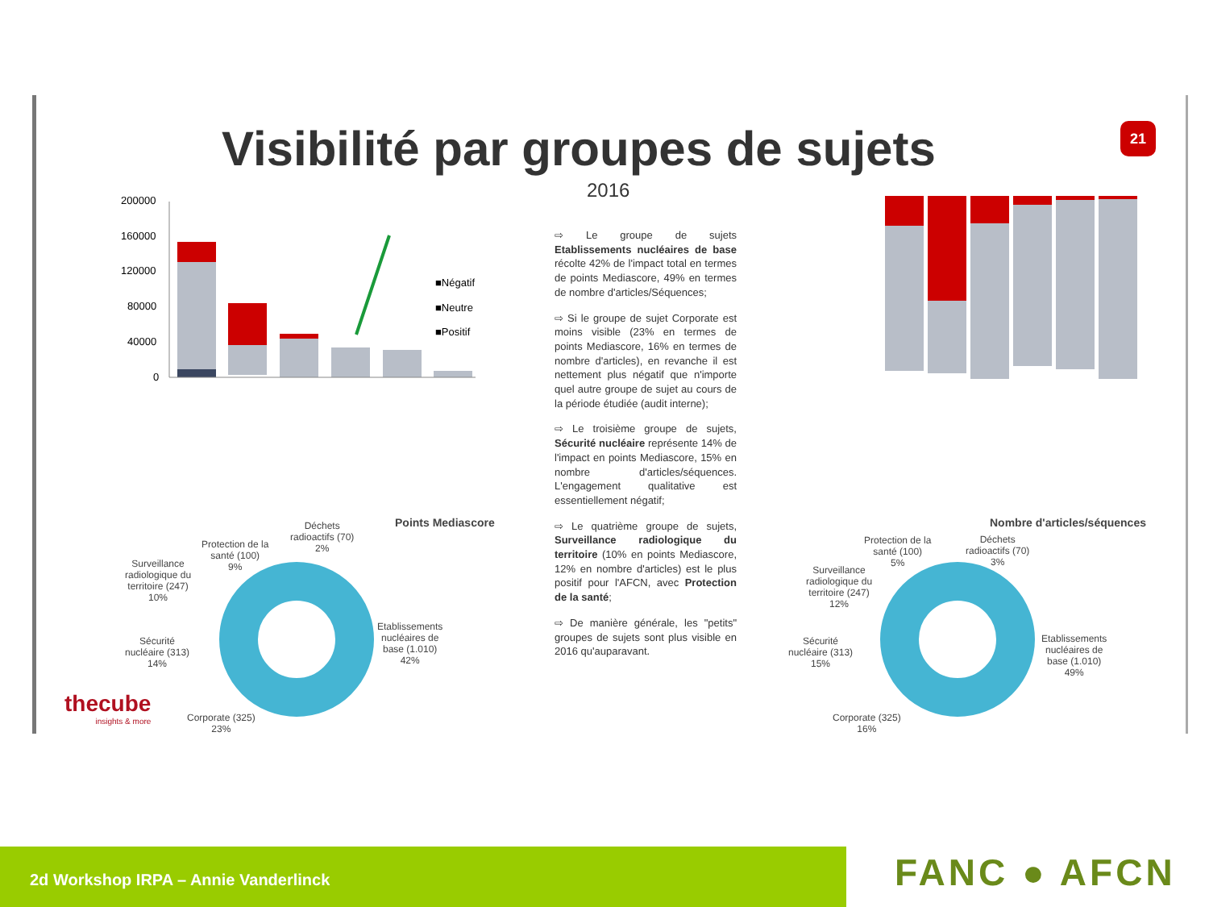Visibilité par groupes de sujets
2016
21
■Négatif
■Neutre
■Positif
200000
160000
120000
80000
40000
0
Points Mediascore Nombre d'articles/séquences
Déchets
radioactifs (70)
2%
Protection de la
santé (100)
9%
Surveillance
radiologique du
territoire (247)
10%
Sécurité
nucléaire (313)
14%
Corporate (325)
23%
Etablissements
nucléaires de
base (1.010)
42%
Déchets
radioactifs (70)
3%
Protection de la
santé (100)
5%
Surveillance
radiologique du
territoire (247)
12%
Sécurité
nucléaire (313)
15%
Corporate (325)
16%
Etablissements
nucléaires de
base (1.010)
49%
⇨ Le groupe de sujets Etablissements nucléaires de base récolte 42% de l'impact total en termes de points Mediascore, 49% en termes de nombre d'articles/Séquences;
⇨ Si le groupe de sujet Corporate est moins visible (23% en termes de points Mediascore, 16% en termes de nombre d'articles), en revanche il est nettement plus négatif que n'importe quel autre groupe de sujet au cours de la période étudiée (audit interne);
⇨ Le troisième groupe de sujets, Sécurité nucléaire représente 14% de l'impact en points Mediascore, 15% en nombre d'articles/séquences. L'engagement qualitative est essentiellement négatif;
⇨ Le quatrième groupe de sujets, Surveillance radiologique du territoire (10% en points Mediascore, 12% en nombre d'articles) est le plus positif pour l'AFCN, avec Protection de la santé;
⇨ De manière générale, les "petits" groupes de sujets sont plus visible en 2016 qu'auparavant.
thecube
insights & more
2d Workshop IRPA – Annie Vanderlinck FANC ● AFCN